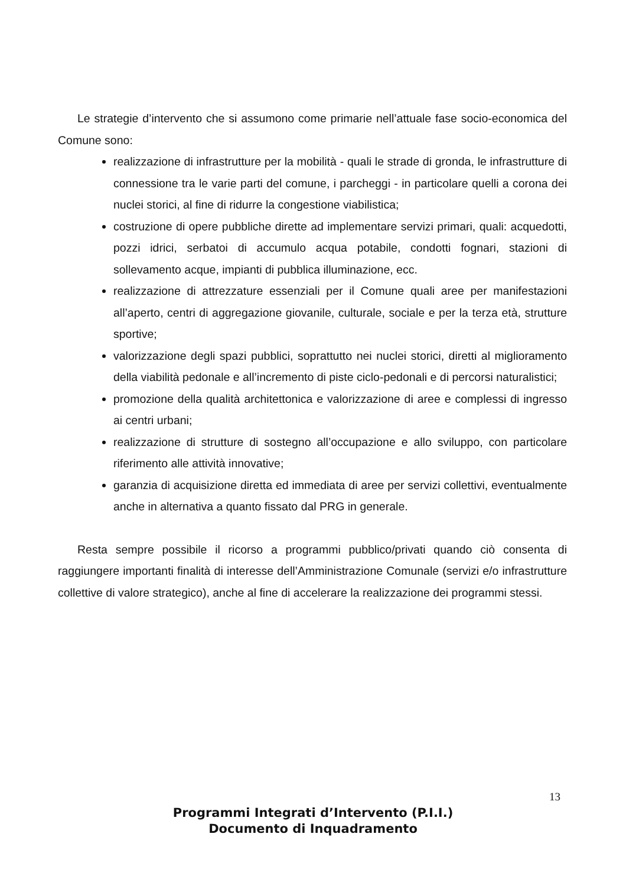Le strategie d’intervento che si assumono come primarie nell’attuale fase socio-economica del Comune sono:
realizzazione di infrastrutture per la mobilità - quali le strade di gronda, le infrastrutture di connessione tra le varie parti del comune, i parcheggi - in particolare quelli a corona dei nuclei storici, al fine di ridurre la congestione viabilistica;
costruzione di opere pubbliche dirette ad implementare servizi primari, quali: acquedotti, pozzi idrici, serbatoi di accumulo acqua potabile, condotti fognari, stazioni di sollevamento acque, impianti di pubblica illuminazione, ecc.
realizzazione di attrezzature essenziali per il Comune quali aree per manifestazioni all’aperto, centri di aggregazione giovanile, culturale, sociale e per la terza età, strutture sportive;
valorizzazione degli spazi pubblici, soprattutto nei nuclei storici, diretti al miglioramento della viabilità pedonale e all’incremento di piste ciclo-pedonali e di percorsi naturalistici;
promozione della qualità architettonica e valorizzazione di aree e complessi di ingresso ai centri urbani;
realizzazione di strutture di sostegno all’occupazione e allo sviluppo, con particolare riferimento alle attività innovative;
garanzia di acquisizione diretta ed immediata di aree per servizi collettivi, eventualmente anche in alternativa a quanto fissato dal PRG in generale.
Resta sempre possibile il ricorso a programmi pubblico/privati quando ciò consenta di raggiungere importanti finalità di interesse dell’Amministrazione Comunale (servizi e/o infrastrutture collettive di valore strategico), anche al fine di accelerare la realizzazione dei programmi stessi.
13
Programmi Integrati d’Intervento (P.I.I.)
Documento di Inquadramento